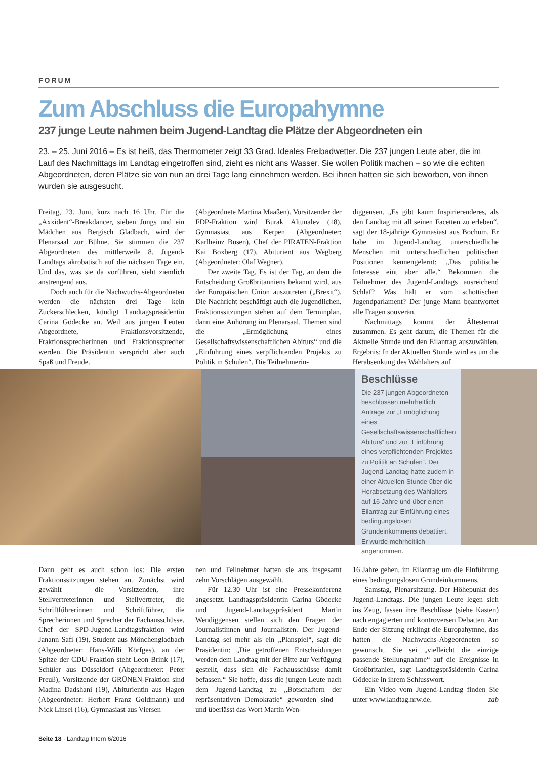FORUM
Zum Abschluss die Europahymne
237 junge Leute nahmen beim Jugend-Landtag die Plätze der Abgeordneten ein
23. – 25. Juni 2016 – Es ist heiß, das Thermometer zeigt 33 Grad. Ideales Freibadwetter. Die 237 jungen Leute aber, die im Lauf des Nachmittags im Landtag eingetroffen sind, zieht es nicht ans Wasser. Sie wollen Politik machen – so wie die echten Abgeordneten, deren Plätze sie von nun an drei Tage lang einnehmen werden. Bei ihnen hatten sie sich beworben, von ihnen wurden sie ausgesucht.
Freitag, 23. Juni, kurz nach 16 Uhr. Für die „Axxident“-Breakdancer, sieben Jungs und ein Mädchen aus Bergisch Gladbach, wird der Plenarsaal zur Bühne. Sie stimmen die 237 Abgeordneten des mittlerweile 8. Jugend-Landtags akrobatisch auf die nächsten Tage ein. Und das, was sie da vorführen, sieht ziemlich anstrengend aus.
Doch auch für die Nachwuchs-Abgeordneten werden die nächsten drei Tage kein Zuckerschlecken, kündigt Landtagspräsidentin Carina Gödecke an. Weil aus jungen Leuten Abgeordnete, Fraktionsvorsitzende, Fraktionssprecherinnen und Fraktionssprecher werden. Die Präsidentin verspricht aber auch Spaß und Freude.
(Abgeordnete Martina Maaßen). Vorsitzender der FDP-Fraktion wird Burak Altunalev (18), Gymnasiast aus Kerpen (Abgeordneter: Karlheinz Busen), Chef der PIRATEN-Fraktion Kai Boxberg (17), Abiturient aus Wegberg (Abgeordneter: Olaf Wegner).
Der zweite Tag. Es ist der Tag, an dem die Entscheidung Großbritanniens bekannt wird, aus der Europäischen Union auszutreten („Brexit“). Die Nachricht beschäftigt auch die Jugendlichen. Fraktionssitzungen stehen auf dem Terminplan, dann eine Anhörung im Plenarsaal. Themen sind die „Ermöglichung eines Gesellschaftswissenschaftlichen Abiturs“ und die „Einführung eines verpflichtenden Projekts zu Politik in Schulen“. Die Teilnehmerin-
diggensen. „Es gibt kaum Inspirierenderes, als den Landtag mit all seinen Facetten zu erleben“, sagt der 18-jährige Gymnasiast aus Bochum. Er habe im Jugend-Landtag unterschiedliche Menschen mit unterschiedlichen politischen Positionen kennengelernt: „Das politische Interesse eint aber alle.“ Bekommen die Teilnehmer des Jugend-Landtags ausreichend Schlaf? Was hält er vom schottischen Jugendparlament? Der junge Mann beantwortet alle Fragen souverän.
Nachmittags kommt der Ältestenrat zusammen. Es geht darum, die Themen für die Aktuelle Stunde und den Eilantrag auszuwählen. Ergebnis: In der Aktuellen Stunde wird es um die Herabsenkung des Wahlalters auf
Beschlüsse
Die 237 jungen Abgeordneten beschlossen mehrheitlich Anträge zur „Ermöglichung eines Gesellschaftswissenschaftlichen Abiturs“ und zur „Einführung eines verpflichtenden Projektes zu Politik an Schulen“. Der Jugend-Landtag hatte zudem in einer Aktuellen Stunde über die Herabsetzung des Wahlalters auf 16 Jahre und über einen Eilantrag zur Einführung eines bedingungslosen Grundeinkommens debattiert. Er wurde mehrheitlich angenommen.
Dann geht es auch schon los: Die ersten Fraktionssitzungen stehen an. Zunächst wird gewählt – die Vorsitzenden, ihre Stellvertreterinnen und Stellvertreter, die Schriftführerinnen und Schriftführer, die Sprecherinnen und Sprecher der Fachausschüsse. Chef der SPD-Jugend-Landtagsfraktion wird Janann Safi (19), Student aus Mönchengladbach (Abgeordneter: Hans-Willi Körfges), an der Spitze der CDU-Fraktion steht Leon Brink (17), Schüler aus Düsseldorf (Abgeordneter: Peter Preuß), Vorsitzende der GRÜNEN-Fraktion sind Madina Dadshani (19), Abiturientin aus Hagen (Abgeordneter: Herbert Franz Goldmann) und Nick Linsel (16), Gymnasiast aus Viersen
nen und Teilnehmer hatten sie aus insgesamt zehn Vorschlägen ausgewählt.
Für 12.30 Uhr ist eine Pressekonferenz angesetzt. Landtagspräsidentin Carina Gödecke und Jugend-Landtagspräsident Martin Wendiggensen stellen sich den Fragen der Journalistinnen und Journalisten. Der Jugend-Landtag sei mehr als ein „Planspiel“, sagt die Präsidentin: „Die getroffenen Entscheidungen werden dem Landtag mit der Bitte zur Verfügung gestellt, dass sich die Fachausschüsse damit befassen.“ Sie hoffe, dass die jungen Leute nach dem Jugend-Landtag zu „Botschaftern der repräsentativen Demokratie“ geworden sind – und überlässt das Wort Martin Wen-
16 Jahre gehen, im Eilantrag um die Einführung eines bedingungslosen Grundeinkommens.
Samstag, Plenarsitzung. Der Höhepunkt des Jugend-Landtags. Die jungen Leute legen sich ins Zeug, fassen ihre Beschlüsse (siehe Kasten) nach engagierten und kontroversen Debatten. Am Ende der Sitzung erklingt die Europahymne, das hatten die Nachwuchs-Abgeordneten so gewünscht. Sie sei „vielleicht die einzige passende Stellungnahme“ auf die Ereignisse in Großbritanien, sagt Landtagspräsidentin Carina Gödecke in ihrem Schlusswort.
Ein Video vom Jugend-Landtag finden Sie unter www.landtag.nrw.de. zab
Seite 18 · Landtag Intern 6/2016